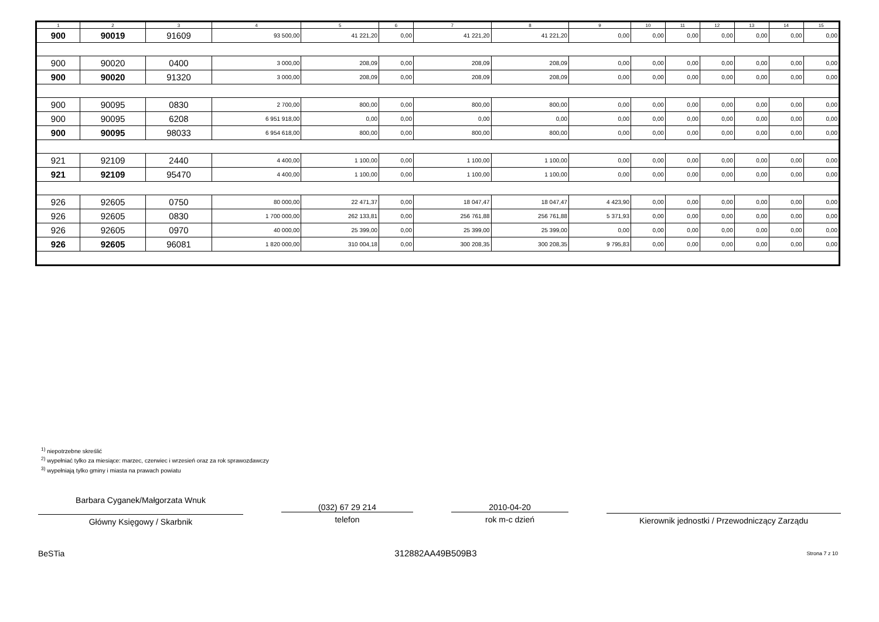| 1 | 2 | 3 | 4 | 5 | 6 | 7 | 8 | 9 | 10 | 11 | 12 | 13 | 14 | 15 |
| --- | --- | --- | --- | --- | --- | --- | --- | --- | --- | --- | --- | --- | --- | --- |
| 900 | 90019 | 91609 | 93 500,00 | 41 221,20 | 0,00 | 41 221,20 | 41 221,20 | 0,00 | 0,00 | 0,00 | 0,00 | 0,00 | 0,00 | 0,00 |
| 900 | 90020 | 0400 | 3 000,00 | 208,09 | 0,00 | 208,09 | 208,09 | 0,00 | 0,00 | 0,00 | 0,00 | 0,00 | 0,00 | 0,00 |
| 900 | 90020 | 91320 | 3 000,00 | 208,09 | 0,00 | 208,09 | 208,09 | 0,00 | 0,00 | 0,00 | 0,00 | 0,00 | 0,00 | 0,00 |
| 900 | 90095 | 0830 | 2 700,00 | 800,00 | 0,00 | 800,00 | 800,00 | 0,00 | 0,00 | 0,00 | 0,00 | 0,00 | 0,00 | 0,00 |
| 900 | 90095 | 6208 | 6 951 918,00 | 0,00 | 0,00 | 0,00 | 0,00 | 0,00 | 0,00 | 0,00 | 0,00 | 0,00 | 0,00 | 0,00 |
| 900 | 90095 | 98033 | 6 954 618,00 | 800,00 | 0,00 | 800,00 | 800,00 | 0,00 | 0,00 | 0,00 | 0,00 | 0,00 | 0,00 | 0,00 |
| 921 | 92109 | 2440 | 4 400,00 | 1 100,00 | 0,00 | 1 100,00 | 1 100,00 | 0,00 | 0,00 | 0,00 | 0,00 | 0,00 | 0,00 | 0,00 |
| 921 | 92109 | 95470 | 4 400,00 | 1 100,00 | 0,00 | 1 100,00 | 1 100,00 | 0,00 | 0,00 | 0,00 | 0,00 | 0,00 | 0,00 | 0,00 |
| 926 | 92605 | 0750 | 80 000,00 | 22 471,37 | 0,00 | 18 047,47 | 18 047,47 | 4 423,90 | 0,00 | 0,00 | 0,00 | 0,00 | 0,00 | 0,00 |
| 926 | 92605 | 0830 | 1 700 000,00 | 262 133,81 | 0,00 | 256 761,88 | 256 761,88 | 5 371,93 | 0,00 | 0,00 | 0,00 | 0,00 | 0,00 | 0,00 |
| 926 | 92605 | 0970 | 40 000,00 | 25 399,00 | 0,00 | 25 399,00 | 25 399,00 | 0,00 | 0,00 | 0,00 | 0,00 | 0,00 | 0,00 | 0,00 |
| 926 | 92605 | 96081 | 1 820 000,00 | 310 004,18 | 0,00 | 300 208,35 | 300 208,35 | 9 795,83 | 0,00 | 0,00 | 0,00 | 0,00 | 0,00 | 0,00 |
<sup>1)</sup> niepotrzebne skreślić
<sup>2)</sup> wypełniać tylko za miesiące: marzec, czerwiec i wrzesień oraz za rok sprawozdawczy
<sup>3)</sup> wypełniają tylko gminy i miasta na prawach powiatu
Barbara Cyganek/Małgorzata Wnuk
Główny Księgowy / Skarbnik
(032) 67 29 214
telefon
2010-04-20
rok m-c dzień
Kierownik jednostki / Przewodniczący Zarządu
BeSTia 312882AA49B509B3 Strona 7 z 10